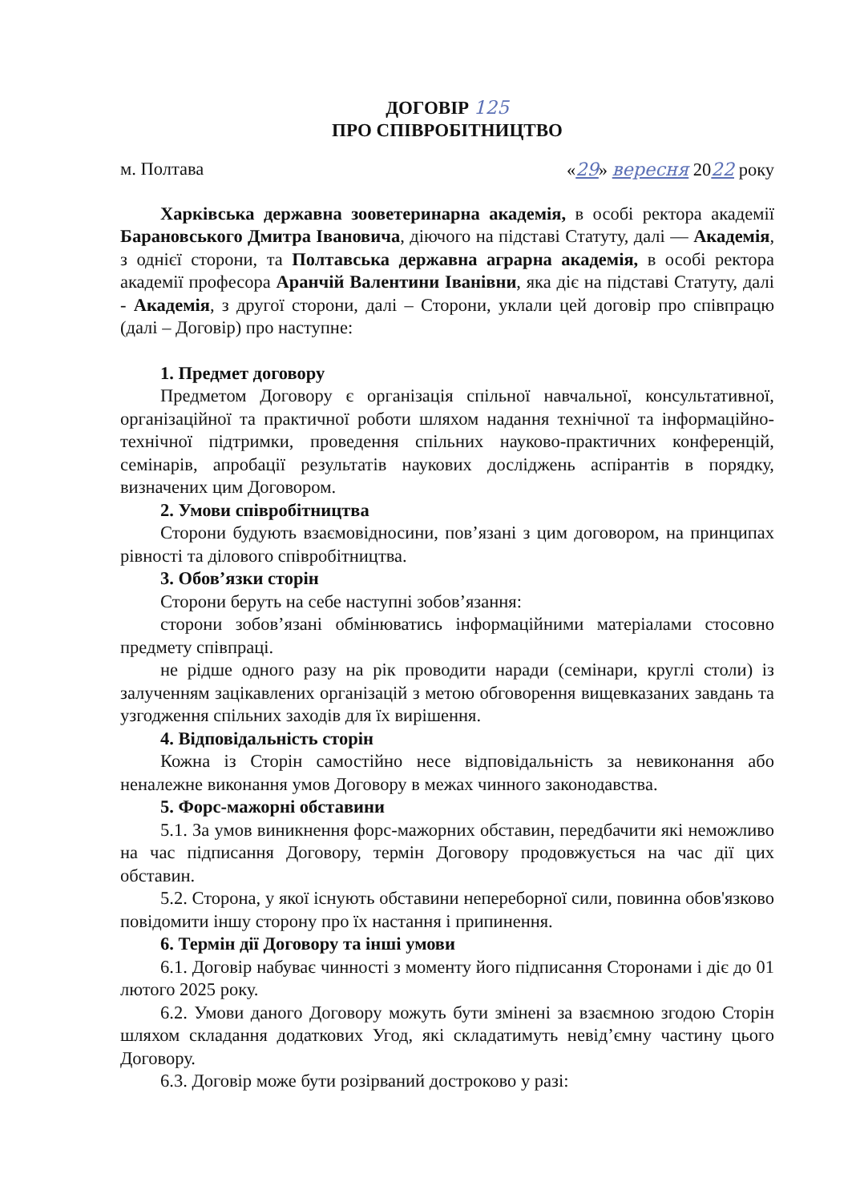ДОГОВІР 125
ПРО СПІВРОБІТНИЦТВО
м. Полтава «29» вересня 2022 року
Харківська державна зооветеринарна академія, в особі ректора академії Барановського Дмитра Івановича, діючого на підставі Статуту, далі — Академія, з однієї сторони, та Полтавська державна аграрна академія, в особі ректора академії професора Аранчій Валентини Іванівни, яка діє на підставі Статуту, далі - Академія, з другої сторони, далі – Сторони, уклали цей договір про співпрацю (далі – Договір) про наступне:
1. Предмет договору
Предметом Договору є організація спільної навчальної, консультативної, організаційної та практичної роботи шляхом надання технічної та інформаційно-технічної підтримки, проведення спільних науково-практичних конференцій, семінарів, апробації результатів наукових досліджень аспірантів в порядку, визначених цим Договором.
2. Умови співробітництва
Сторони будують взаємовідносини, пов’язані з цим договором, на принципах рівності та ділового співробітництва.
3. Обов’язки сторін
Сторони беруть на себе наступні зобов’язання:
сторони зобов’язані обмінюватись інформаційними матеріалами стосовно предмету співпраці.
не рідше одного разу на рік проводити наради (семінари, круглі столи) із залученням зацікавлених організацій з метою обговорення вищевказаних завдань та узгодження спільних заходів для їх вирішення.
4. Відповідальність сторін
Кожна із Сторін самостійно несе відповідальність за невиконання або неналежне виконання умов Договору в межах чинного законодавства.
5. Форс-мажорні обставини
5.1. За умов виникнення форс-мажорних обставин, передбачити які неможливо на час підписання Договору, термін Договору продовжується на час дії цих обставин.
5.2. Сторона, у якої існують обставини непереборної сили, повинна обов'язково повідомити іншу сторону про їх настання і припинення.
6. Термін дії Договору та інші умови
6.1. Договір набуває чинності з моменту його підписання Сторонами і діє до 01 лютого 2025 року.
6.2. Умови даного Договору можуть бути змінені за взаємною згодою Сторін шляхом складання додаткових Угод, які складатимуть невід’ємну частину цього Договору.
6.3. Договір може бути розірваний достроково у разі: